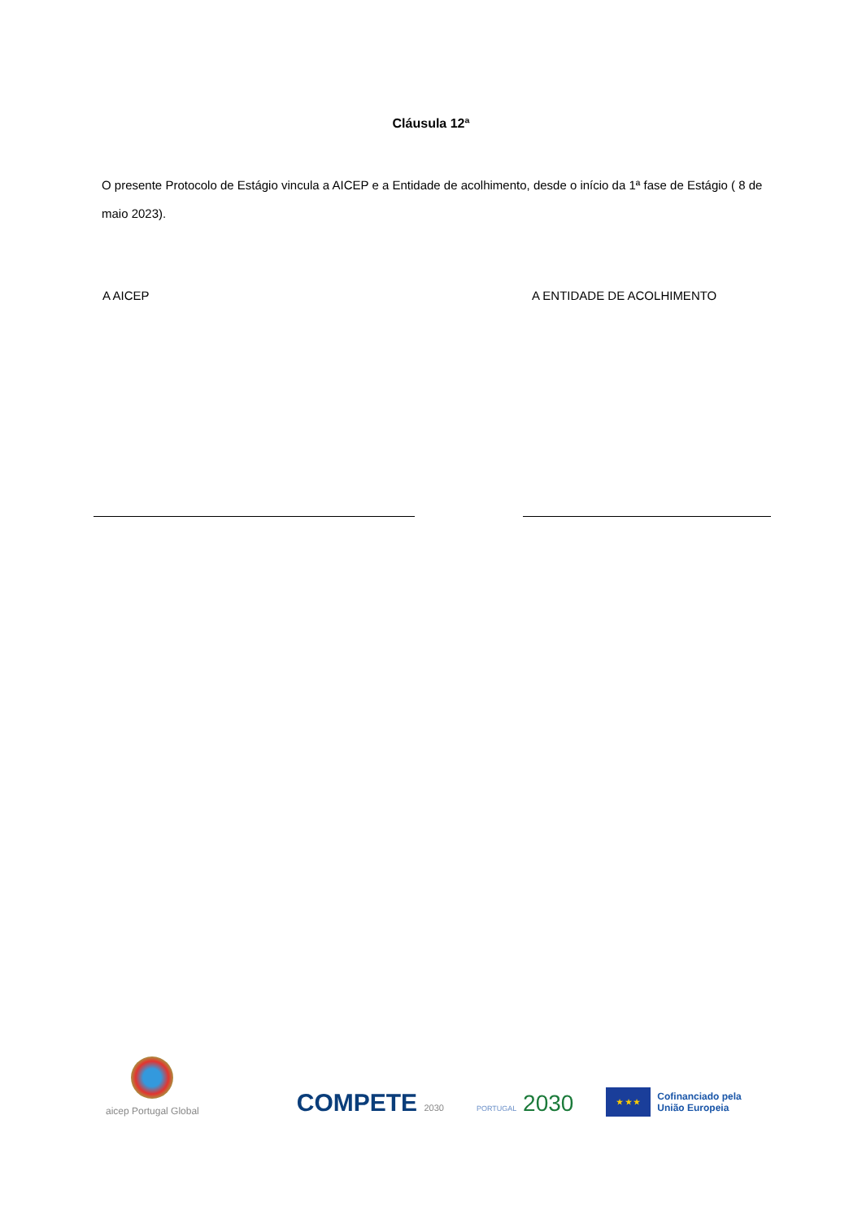Cláusula 12ª
O presente Protocolo de Estágio vincula a AICEP e a Entidade de acolhimento, desde o início da 1ª fase de Estágio ( 8 de maio 2023).
A AICEP A ENTIDADE DE ACOLHIMENTO
aicep Portugal Global
COMPETE 2030
PORTUGAL 2030
★ ★ ★
Cofinanciado pela
União Europeia